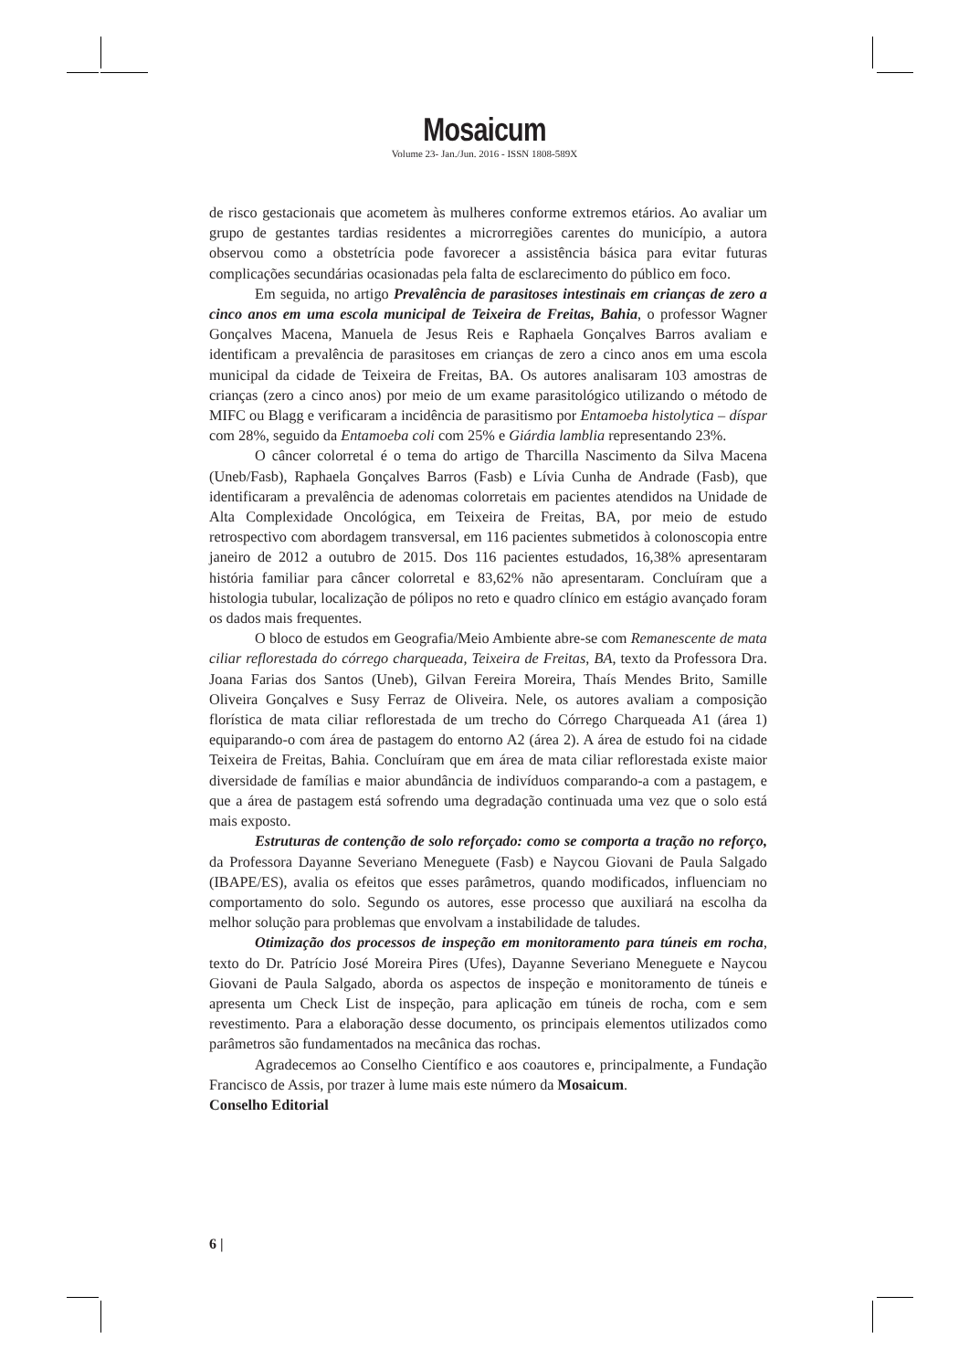Mosaicum
Volume 23- Jan./Jun. 2016 - ISSN 1808-589X
de risco gestacionais que acometem às mulheres conforme extremos etários. Ao avaliar um grupo de gestantes tardias residentes a microrregiões carentes do município, a autora observou como a obstetrícia pode favorecer a assistência básica para evitar futuras complicações secundárias ocasionadas pela falta de esclarecimento do público em foco.
Em seguida, no artigo Prevalência de parasitoses intestinais em crianças de zero a cinco anos em uma escola municipal de Teixeira de Freitas, Bahia, o professor Wagner Gonçalves Macena, Manuela de Jesus Reis e Raphaela Gonçalves Barros avaliam e identificam a prevalência de parasitoses em crianças de zero a cinco anos em uma escola municipal da cidade de Teixeira de Freitas, BA. Os autores analisaram 103 amostras de crianças (zero a cinco anos) por meio de um exame parasitológico utilizando o método de MIFC ou Blagg e verificaram a incidência de parasitismo por Entamoeba histolytica – díspar com 28%, seguido da Entamoeba coli com 25% e Giárdia lamblia representando 23%.
O câncer colorretal é o tema do artigo de Tharcilla Nascimento da Silva Macena (Uneb/Fasb), Raphaela Gonçalves Barros (Fasb) e Lívia Cunha de Andrade (Fasb), que identificaram a prevalência de adenomas colorretais em pacientes atendidos na Unidade de Alta Complexidade Oncológica, em Teixeira de Freitas, BA, por meio de estudo retrospectivo com abordagem transversal, em 116 pacientes submetidos à colonoscopia entre janeiro de 2012 a outubro de 2015. Dos 116 pacientes estudados, 16,38% apresentaram história familiar para câncer colorretal e 83,62% não apresentaram. Concluíram que a histologia tubular, localização de pólipos no reto e quadro clínico em estágio avançado foram os dados mais frequentes.
O bloco de estudos em Geografia/Meio Ambiente abre-se com Remanescente de mata ciliar reflorestada do córrego charqueada, Teixeira de Freitas, BA, texto da Professora Dra. Joana Farias dos Santos (Uneb), Gilvan Fereira Moreira, Thaís Mendes Brito, Samille Oliveira Gonçalves e Susy Ferraz de Oliveira. Nele, os autores avaliam a composição florística de mata ciliar reflorestada de um trecho do Córrego Charqueada A1 (área 1) equiparando-o com área de pastagem do entorno A2 (área 2). A área de estudo foi na cidade Teixeira de Freitas, Bahia. Concluíram que em área de mata ciliar reflorestada existe maior diversidade de famílias e maior abundância de indivíduos comparando-a com a pastagem, e que a área de pastagem está sofrendo uma degradação continuada uma vez que o solo está mais exposto.
Estruturas de contenção de solo reforçado: como se comporta a tração no reforço, da Professora Dayanne Severiano Meneguete (Fasb) e Naycou Giovani de Paula Salgado (IBAPE/ES), avalia os efeitos que esses parâmetros, quando modificados, influenciam no comportamento do solo. Segundo os autores, esse processo que auxiliará na escolha da melhor solução para problemas que envolvam a instabilidade de taludes.
Otimização dos processos de inspeção em monitoramento para túneis em rocha, texto do Dr. Patrício José Moreira Pires (Ufes), Dayanne Severiano Meneguete e Naycou Giovani de Paula Salgado, aborda os aspectos de inspeção e monitoramento de túneis e apresenta um Check List de inspeção, para aplicação em túneis de rocha, com e sem revestimento. Para a elaboração desse documento, os principais elementos utilizados como parâmetros são fundamentados na mecânica das rochas.
Agradecemos ao Conselho Científico e aos coautores e, principalmente, a Fundação Francisco de Assis, por trazer à lume mais este número da Mosaicum.
Conselho Editorial
6 |